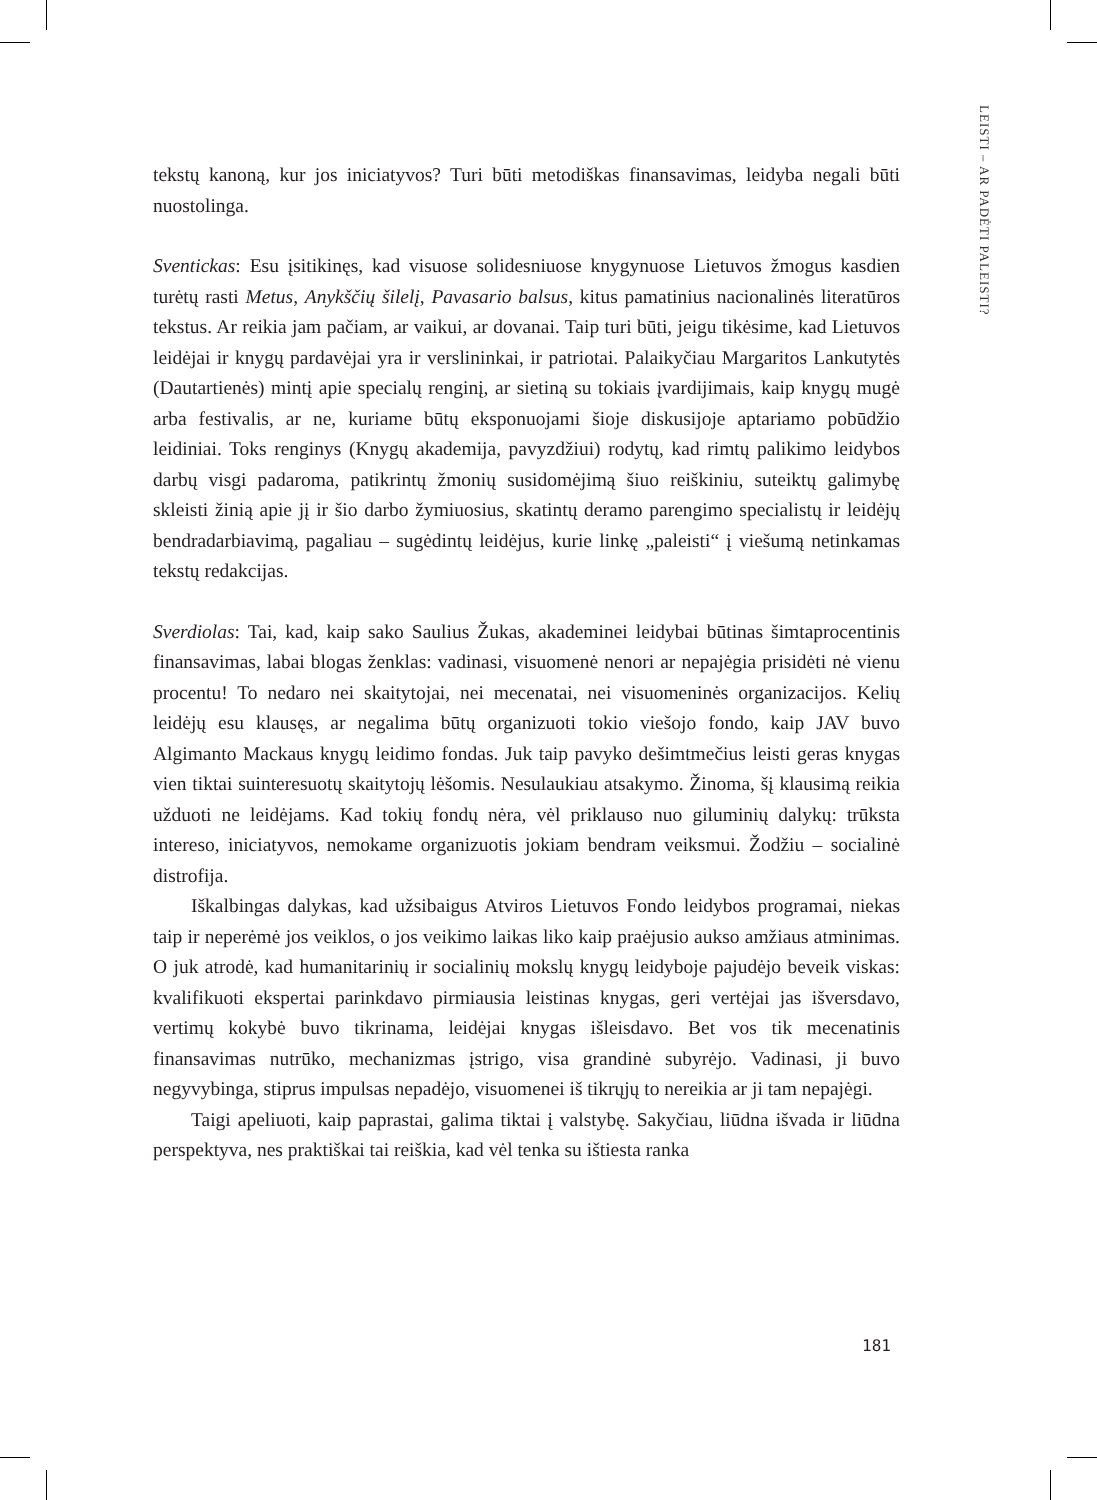LEISTI – AR PADĖTI PALEISTI?
tekstų kanoną, kur jos iniciatyvos? Turi būti metodiškas finansavimas, leidyba negali būti nuostolinga.
Sventickas: Esu įsitikinęs, kad visuose solidesniuose knygynuose Lietuvos žmogus kasdien turėtų rasti Metus, Anykščių šilelį, Pavasario balsus, kitus pamatinius nacionalinės literatūros tekstus. Ar reikia jam pačiam, ar vaikui, ar dovanai. Taip turi būti, jeigu tikėsime, kad Lietuvos leidėjai ir knygų pardavėjai yra ir verslininkai, ir patriotai. Palaikyčiau Margaritos Lankutytės (Dautartienės) mintį apie specialų renginį, ar sietiną su tokiais įvardijimais, kaip knygų mugė arba festivalis, ar ne, kuriame būtų eksponuojami šioje diskusijoje aptariamo pobūdžio leidiniai. Toks renginys (Knygų akademija, pavyzdžiui) rodytų, kad rimtų palikimo leidybos darbų visgi padaroma, patikrintų žmonių susidomėjimą šiuo reiškiniu, suteiktų galimybę skleisti žinią apie jį ir šio darbo žymiuosius, skatintų deramo parengimo specialistų ir leidėjų bendradarbiavimą, pagaliau – sugėdintų leidėjus, kurie linkę „paleisti“ į viešumą netinkamas tekstų redakcijas.
Sverdiolas: Tai, kad, kaip sako Saulius Žukas, akademinei leidybai būtinas šimtaprocentinis finansavimas, labai blogas ženklas: vadinasi, visuomenė nenori ar nepajėgia prisidėti nė vienu procentu! To nedaro nei skaitytojai, nei mecenatai, nei visuomeninės organizacijos. Kelių leidėjų esu klausęs, ar negalima būtų organizuoti tokio viešojo fondo, kaip JAV buvo Algimanto Mackaus knygų leidimo fondas. Juk taip pavyko dešimtmečius leisti geras knygas vien tiktai suinteresuotų skaitytojų lėšomis. Nesulaukiau atsakymo. Žinoma, šį klausimą reikia užduoti ne leidėjams. Kad tokių fondų nėra, vėl priklauso nuo giluminių dalykų: trūksta intereso, iniciatyvos, nemokame organizuotis jokiam bendram veiksmui. Žodžiu – socialinė distrofija.
Iškalbingas dalykas, kad užsibaigus Atviros Lietuvos Fondo leidybos programai, niekas taip ir neperėmė jos veiklos, o jos veikimo laikas liko kaip praėjusio aukso amžiaus atminimas. O juk atrodė, kad humanitarinių ir socialinių mokslų knygų leidyboje pajudėjo beveik viskas: kvalifikuoti ekspertai parinkdavo pirmiausia leistinas knygas, geri vertėjai jas išversdavo, vertimų kokybė buvo tikrinama, leidėjai knygas išleisdavo. Bet vos tik mecenatinis finansavimas nutrūko, mechanizmas įstrigo, visa grandinė subyrėjo. Vadinasi, ji buvo negyvybinga, stiprus impulsas nepadėjo, visuomenei iš tikrųjų to nereikia ar ji tam nepajėgi.
Taigi apeliuoti, kaip paprastai, galima tiktai į valstybę. Sakyčiau, liūdna išvada ir liūdna perspektyva, nes praktiškai tai reiškia, kad vėl tenka su ištiesta ranka
181